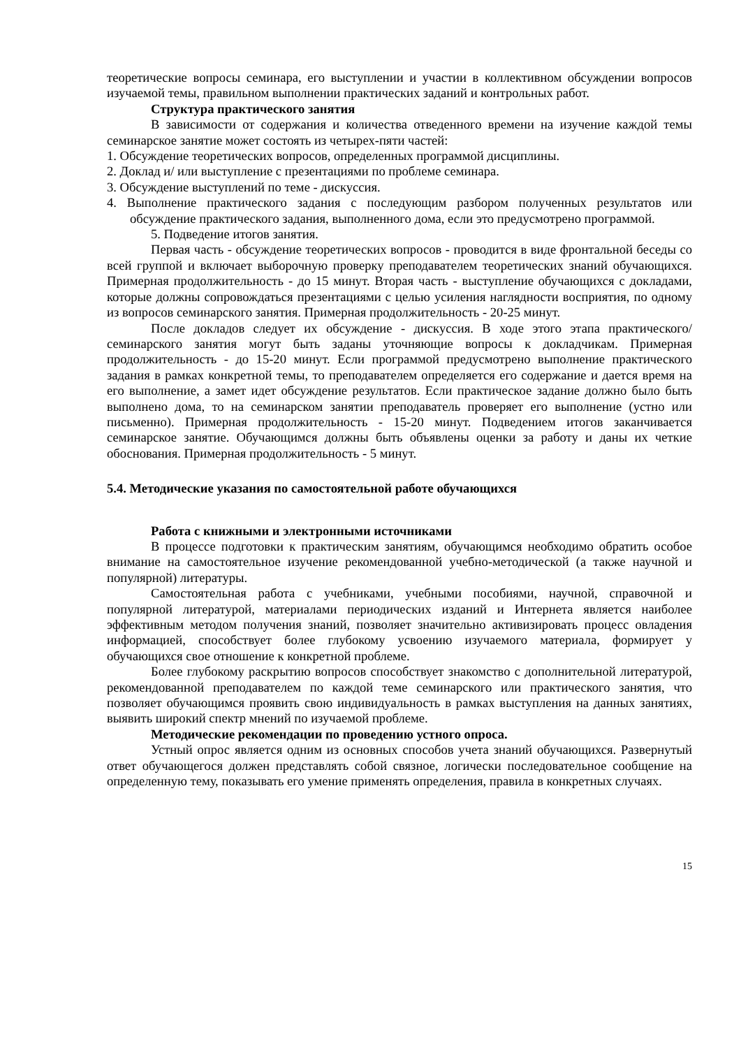теоретические вопросы семинара, его выступлении и участии в коллективном обсуждении вопросов изучаемой темы, правильном выполнении практических заданий и контрольных работ.
Структура практического занятия
В зависимости от содержания и количества отведенного времени на изучение каждой темы семинарское занятие может состоять из четырех-пяти частей:
1. Обсуждение теоретических вопросов, определенных программой дисциплины.
2. Доклад и/ или выступление с презентациями по проблеме семинара.
3. Обсуждение выступлений по теме - дискуссия.
4. Выполнение практического задания с последующим разбором полученных результатов или обсуждение практического задания, выполненного дома, если это предусмотрено программой.
5. Подведение итогов занятия.
Первая часть - обсуждение теоретических вопросов - проводится в виде фронтальной беседы со всей группой и включает выборочную проверку преподавателем теоретических знаний обучающихся. Примерная продолжительность - до 15 минут. Вторая часть - выступление обучающихся с докладами, которые должны сопровождаться презентациями с целью усиления наглядности восприятия, по одному из вопросов семинарского занятия. Примерная продолжительность - 20-25 минут.
После докладов следует их обсуждение - дискуссия. В ходе этого этапа практического/семинарского занятия могут быть заданы уточняющие вопросы к докладчикам. Примерная продолжительность - до 15-20 минут. Если программой предусмотрено выполнение практического задания в рамках конкретной темы, то преподавателем определяется его содержание и дается время на его выполнение, а замет идет обсуждение результатов. Если практическое задание должно было быть выполнено дома, то на семинарском занятии преподаватель проверяет его выполнение (устно или письменно). Примерная продолжительность - 15-20 минут. Подведением итогов заканчивается семинарское занятие. Обучающимся должны быть объявлены оценки за работу и даны их четкие обоснования. Примерная продолжительность - 5 минут.
5.4. Методические указания по самостоятельной работе обучающихся
Работа с книжными и электронными источниками
В процессе подготовки к практическим занятиям, обучающимся необходимо обратить особое внимание на самостоятельное изучение рекомендованной учебно-методической (а также научной и популярной) литературы.
Самостоятельная работа с учебниками, учебными пособиями, научной, справочной и популярной литературой, материалами периодических изданий и Интернета является наиболее эффективным методом получения знаний, позволяет значительно активизировать процесс овладения информацией, способствует более глубокому усвоению изучаемого материала, формирует у обучающихся свое отношение к конкретной проблеме.
Более глубокому раскрытию вопросов способствует знакомство с дополнительной литературой, рекомендованной преподавателем по каждой теме семинарского или практического занятия, что позволяет обучающимся проявить свою индивидуальность в рамках выступления на данных занятиях, выявить широкий спектр мнений по изучаемой проблеме.
Методические рекомендации по проведению устного опроса.
Устный опрос является одним из основных способов учета знаний обучающихся. Развернутый ответ обучающегося должен представлять собой связное, логически последовательное сообщение на определенную тему, показывать его умение применять определения, правила в конкретных случаях.
15